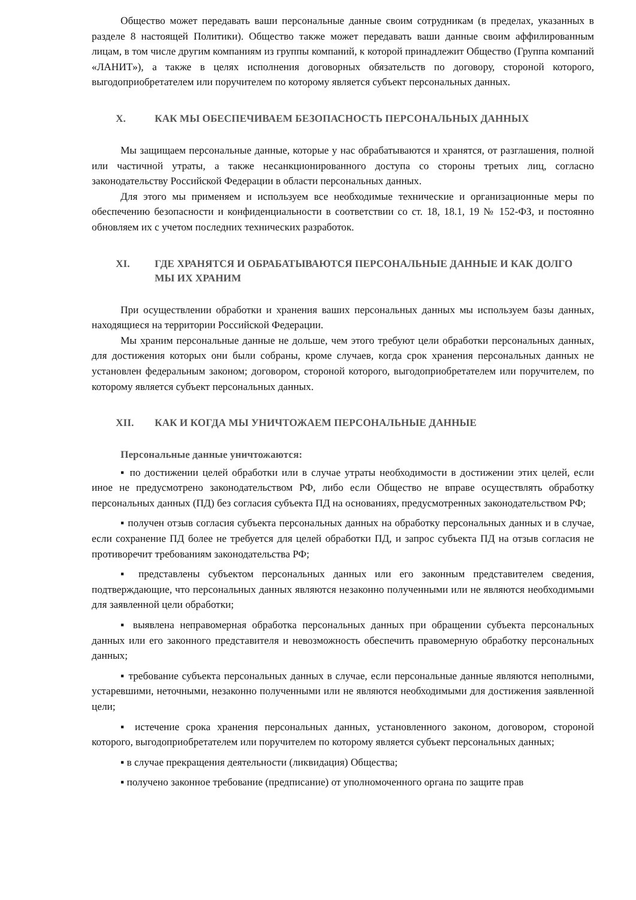Общество может передавать ваши персональные данные своим сотрудникам (в пределах, указанных в разделе 8 настоящей Политики). Общество также может передавать ваши данные своим аффилированным лицам, в том числе другим компаниям из группы компаний, к которой принадлежит Общество (Группа компаний «ЛАНИТ»), а также в целях исполнения договорных обязательств по договору, стороной которого, выгодоприобретателем или поручителем по которому является субъект персональных данных.
X. КАК МЫ ОБЕСПЕЧИВАЕМ БЕЗОПАСНОСТЬ ПЕРСОНАЛЬНЫХ ДАННЫХ
Мы защищаем персональные данные, которые у нас обрабатываются и хранятся, от разглашения, полной или частичной утраты, а также несанкционированного доступа со стороны третьих лиц, согласно законодательству Российской Федерации в области персональных данных.
Для этого мы применяем и используем все необходимые технические и организационные меры по обеспечению безопасности и конфиденциальности в соответствии со ст. 18, 18.1, 19 № 152-ФЗ, и постоянно обновляем их с учетом последних технических разработок.
XI. ГДЕ ХРАНЯТСЯ И ОБРАБАТЫВАЮТСЯ ПЕРСОНАЛЬНЫЕ ДАННЫЕ И КАК ДОЛГО МЫ ИХ ХРАНИМ
При осуществлении обработки и хранения ваших персональных данных мы используем базы данных, находящиеся на территории Российской Федерации.
Мы храним персональные данные не дольше, чем этого требуют цели обработки персональных данных, для достижения которых они были собраны, кроме случаев, когда срок хранения персональных данных не установлен федеральным законом; договором, стороной которого, выгодоприобретателем или поручителем, по которому является субъект персональных данных.
XII. КАК И КОГДА МЫ УНИЧТОЖАЕМ ПЕРСОНАЛЬНЫЕ ДАННЫЕ
Персональные данные уничтожаются:
▪ по достижении целей обработки или в случае утраты необходимости в достижении этих целей, если иное не предусмотрено законодательством РФ, либо если Общество не вправе осуществлять обработку персональных данных (ПД) без согласия субъекта ПД на основаниях, предусмотренных законодательством РФ;
▪ получен отзыв согласия субъекта персональных данных на обработку персональных данных и в случае, если сохранение ПД более не требуется для целей обработки ПД, и запрос субъекта ПД на отзыв согласия не противоречит требованиям законодательства РФ;
▪ представлены субъектом персональных данных или его законным представителем сведения, подтверждающие, что персональных данных являются незаконно полученными или не являются необходимыми для заявленной цели обработки;
▪ выявлена неправомерная обработка персональных данных при обращении субъекта персональных данных или его законного представителя и невозможность обеспечить правомерную обработку персональных данных;
▪ требование субъекта персональных данных в случае, если персональные данные являются неполными, устаревшими, неточными, незаконно полученными или не являются необходимыми для достижения заявленной цели;
▪ истечение срока хранения персональных данных, установленного законом, договором, стороной которого, выгодоприобретателем или поручителем по которому является субъект персональных данных;
▪ в случае прекращения деятельности (ликвидация) Общества;
▪ получено законное требование (предписание) от уполномоченного органа по защите прав